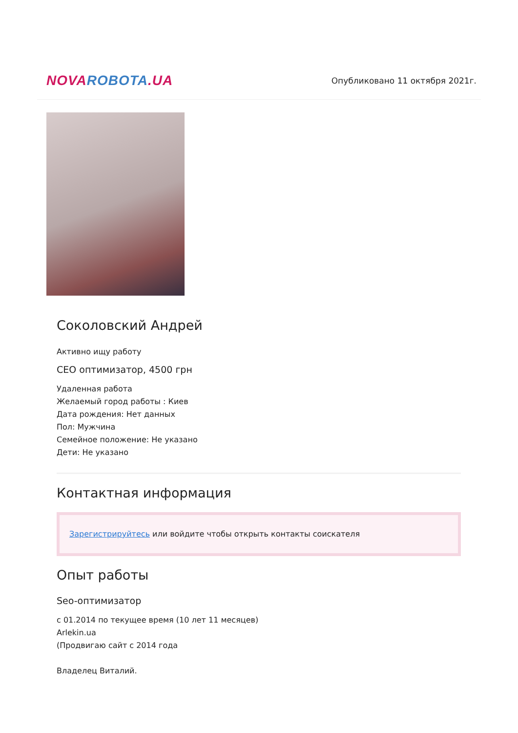NOVA ROBOTA.UA
Опубликовано 11 октября 2021г.
Соколовский Андрей
Активно ищу работу
СЕО оптимизатор, 4500 грн
Удаленная работа
Желаемый город работы : Киев
Дата рождения: Нет данных
Пол: Мужчина
Семейное положение: Не указано
Дети: Не указано
Контактная информация
Зарегистрируйтесь или войдите чтобы открыть контакты соискателя
Опыт работы
Seo-оптимизатор
с 01.2014 по текущее время (10 лет 11 месяцев)
Arlekin.ua
(Продвигаю сайт с 2014 года
Владелец Виталий.